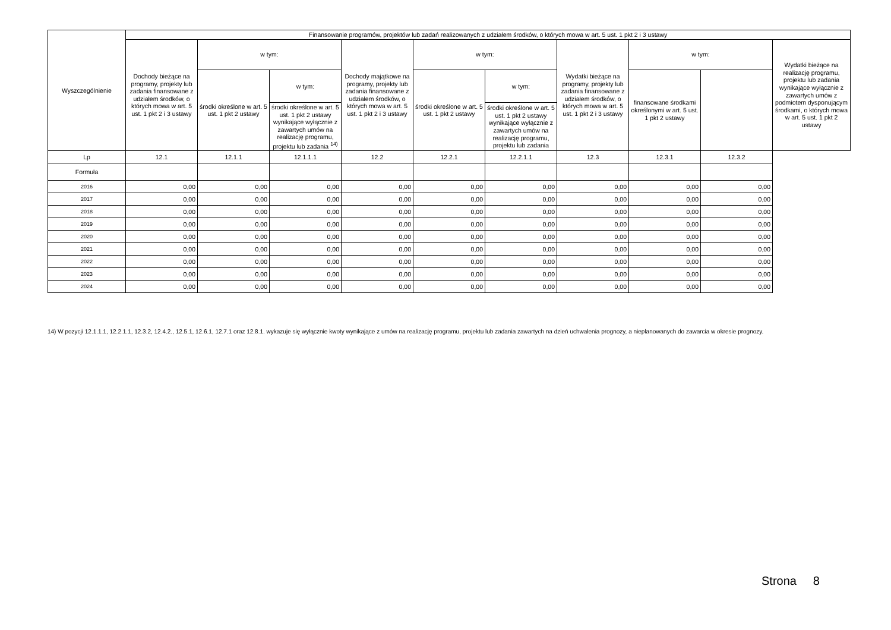| Wyszczególnienie | Finansowanie programów, projektów lub zadań realizowanych z udziałem środków, o których mowa w art. 5 ust. 1 pkt 2 i 3 ustawy | | | | | | | | | |
| --- | --- | --- | --- | --- | --- | --- | --- | --- | --- | --- |
| | Dochody bieżące na programy, projekty lub zadania finansowane z udziałem środków, o których mowa w art. 5 ust. 1 pkt 2 i 3 ustawy | w tym: | | Dochody majątkowe na programy, projekty lub zadania finansowane z udziałem środków, o których mowa w art. 5 ust. 1 pkt 2 i 3 ustawy | w tym: | | Wydatki bieżące na programy, projekty lub zadania finansowane z udziałem środków, o których mowa w art. 5 ust. 1 pkt 2 i 3 ustawy | w tym: | | Wydatki bieżące na realizację programu, projektu lub zadania wynikające wyłącznie z zawartych umów z podmiotem dysponującym środkami, o których mowa w art. 5 ust. 1 pkt 2 ustawy |
| | | środki określone w art. 5 ust. 1 pkt 2 ustawy | w tym: | | środki określone w art. 5 ust. 1 pkt 2 ustawy | w tym: | | finansowane środkami określonymi w art. 5 ust. 1 pkt 2 ustawy | | |
| | | | środki określone w art. 5 ust. 1 pkt 2 ustawy wynikające wyłącznie z zawartych umów na realizację programu, projektu lub zadania <sup>14)</sup> | | | środki określone w art. 5 ust. 1 pkt 2 ustawy wynikające wyłącznie z zawartych umów na realizację programu, projektu lub zadania | | | | |
| Lp | 12.1 | 12.1.1 | 12.1.1.1 | 12.2 | 12.2.1 | 12.2.1.1 | 12.3 | 12.3.1 | 12.3.2 | |
| Formuła | | | | | | | | | | |
| 2016 | 0,00 | 0,00 | 0,00 | 0,00 | 0,00 | 0,00 | 0,00 | 0,00 | 0,00 | |
| 2017 | 0,00 | 0,00 | 0,00 | 0,00 | 0,00 | 0,00 | 0,00 | 0,00 | 0,00 | |
| 2018 | 0,00 | 0,00 | 0,00 | 0,00 | 0,00 | 0,00 | 0,00 | 0,00 | 0,00 | |
| 2019 | 0,00 | 0,00 | 0,00 | 0,00 | 0,00 | 0,00 | 0,00 | 0,00 | 0,00 | |
| 2020 | 0,00 | 0,00 | 0,00 | 0,00 | 0,00 | 0,00 | 0,00 | 0,00 | 0,00 | |
| 2021 | 0,00 | 0,00 | 0,00 | 0,00 | 0,00 | 0,00 | 0,00 | 0,00 | 0,00 | |
| 2022 | 0,00 | 0,00 | 0,00 | 0,00 | 0,00 | 0,00 | 0,00 | 0,00 | 0,00 | |
| 2023 | 0,00 | 0,00 | 0,00 | 0,00 | 0,00 | 0,00 | 0,00 | 0,00 | 0,00 | |
| 2024 | 0,00 | 0,00 | 0,00 | 0,00 | 0,00 | 0,00 | 0,00 | 0,00 | 0,00 | |
14) W pozycji 12.1.1.1, 12.2.1.1, 12.3.2, 12.4.2., 12.5.1, 12.6.1, 12.7.1 oraz 12.8.1. wykazuje się wyłącznie kwoty wynikające z umów na realizację programu, projektu lub zadania zawartych na dzień uchwalenia prognozy, a nieplanowanych do zawarcia w okresie prognozy.
Strona 8